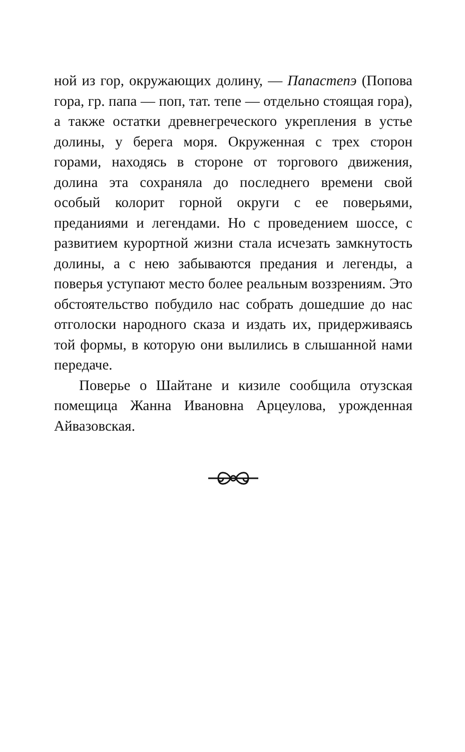ной из гор, окружающих долину, — Папастепэ (Попова гора, гр. папа — поп, тат. тепе — отдельно стоящая гора), а также остатки древнегреческого укрепления в устье долины, у берега моря. Окруженная с трех сторон горами, находясь в стороне от торгового движения, долина эта сохраняла до последнего времени свой особый колорит горной округи с ее поверьями, преданиями и легендами. Но с проведением шоссе, с развитием курортной жизни стала исчезать замкнутость долины, а с нею забываются предания и легенды, а поверья уступают место более реальным воззрениям. Это обстоятельство побудило нас собрать дошедшие до нас отголоски народного сказа и издать их, придерживаясь той формы, в которую они вылились в слышанной нами передаче.
Поверье о Шайтане и кизиле сообщила отузская помещица Жанна Ивановна Арцеулова, урожденная Айвазовская.